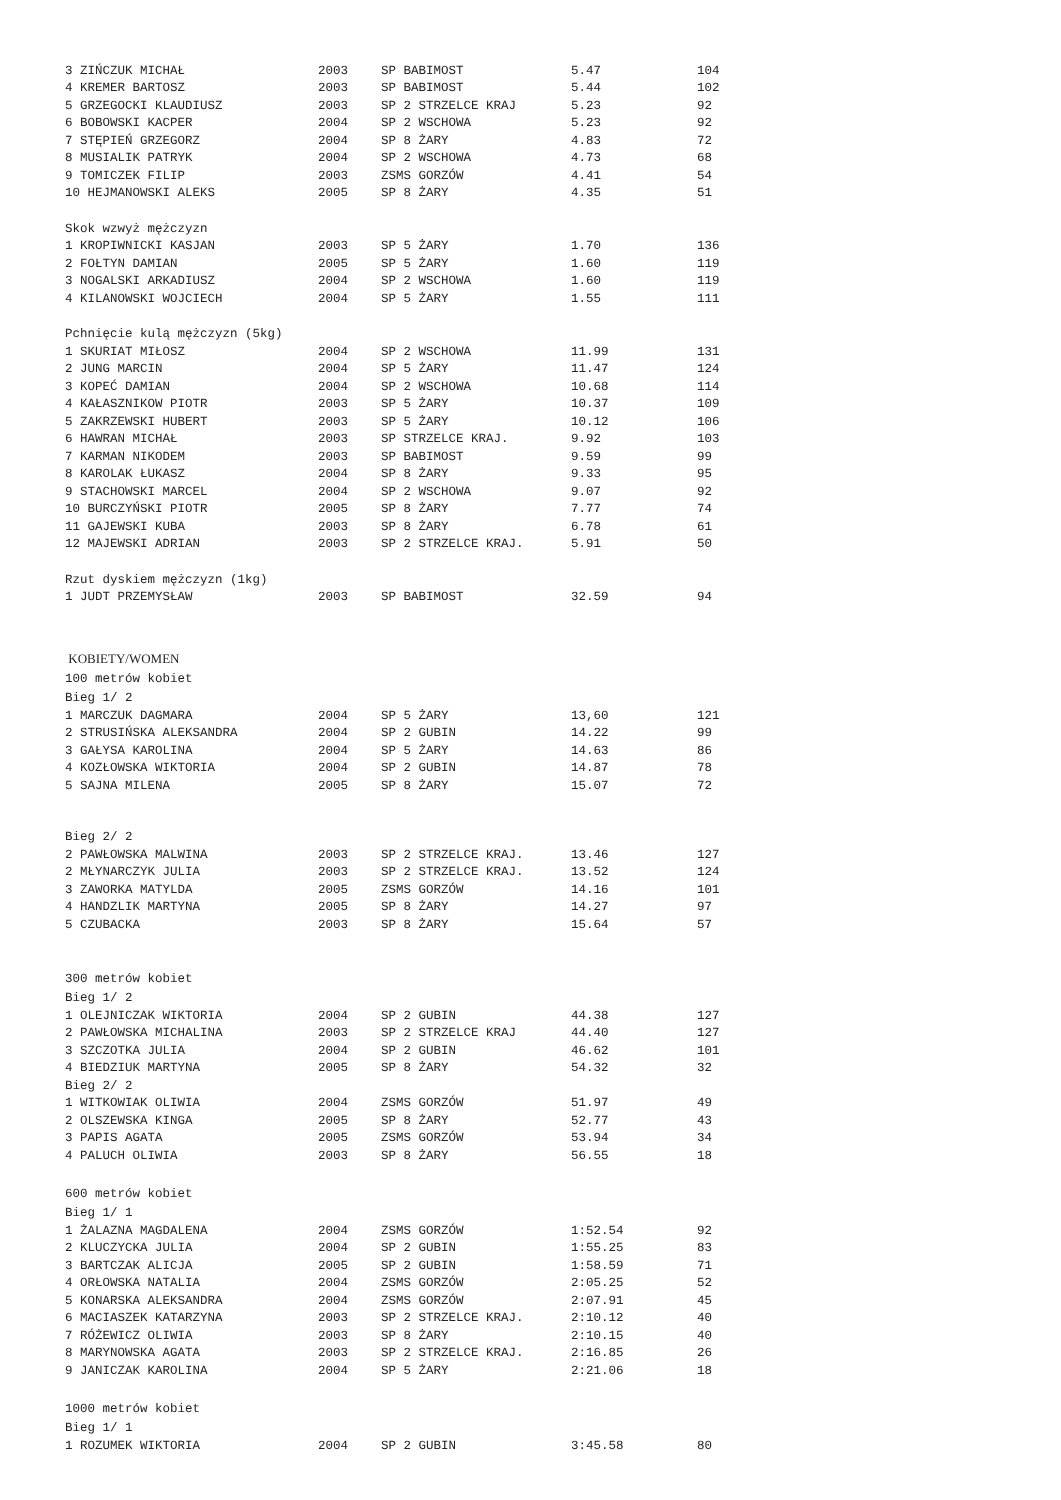| 3 ZIŃCZUK MICHAŁ | 2003 | SP BABIMOST | 5.47 | 104 |
| 4 KREMER BARTOSZ | 2003 | SP BABIMOST | 5.44 | 102 |
| 5 GRZEGOCKI KLAUDIUSZ | 2003 | SP 2 STRZELCE KRAJ | 5.23 | 92 |
| 6 BOBOWSKI KACPER | 2004 | SP 2 WSCHOWA | 5.23 | 92 |
| 7 STĘPIEŃ GRZEGORZ | 2004 | SP 8 ŻARY | 4.83 | 72 |
| 8 MUSIALIK PATRYK | 2004 | SP 2 WSCHOWA | 4.73 | 68 |
| 9 TOMICZEK FILIP | 2003 | ZSMS GORZÓW | 4.41 | 54 |
| 10 HEJMANOWSKI ALEKS | 2005 | SP 8 ŻARY | 4.35 | 51 |
| Skok wzwyż mężczyzn | | | | |
| 1 KROPIWNICKI KASJAN | 2003 | SP 5 ŻARY | 1.70 | 136 |
| 2 FOŁTYN DAMIAN | 2005 | SP 5 ŻARY | 1.60 | 119 |
| 3 NOGALSKI ARKADIUSZ | 2004 | SP 2 WSCHOWA | 1.60 | 119 |
| 4 KILANOWSKI WOJCIECH | 2004 | SP 5 ŻARY | 1.55 | 111 |
| Pchnięcie kulą mężczyzn (5kg) | | | | |
| 1 SKURIAT MIŁOSZ | 2004 | SP 2 WSCHOWA | 11.99 | 131 |
| 2 JUNG MARCIN | 2004 | SP 5 ŻARY | 11.47 | 124 |
| 3 KOPEĆ DAMIAN | 2004 | SP 2 WSCHOWA | 10.68 | 114 |
| 4 KAŁASZNIKOW PIOTR | 2003 | SP 5 ŻARY | 10.37 | 109 |
| 5 ZAKRZEWSKI HUBERT | 2003 | SP 5 ŻARY | 10.12 | 106 |
| 6 HAWRAN MICHAŁ | 2003 | SP STRZELCE KRAJ. | 9.92 | 103 |
| 7 KARMAN NIKODEM | 2003 | SP BABIMOST | 9.59 | 99 |
| 8 KAROLAK ŁUKASZ | 2004 | SP 8 ŻARY | 9.33 | 95 |
| 9 STACHOWSKI MARCEL | 2004 | SP 2 WSCHOWA | 9.07 | 92 |
| 10 BURCZYŃSKI PIOTR | 2005 | SP 8 ŻARY | 7.77 | 74 |
| 11 GAJEWSKI KUBA | 2003 | SP 8 ŻARY | 6.78 | 61 |
| 12 MAJEWSKI ADRIAN | 2003 | SP 2 STRZELCE KRAJ. | 5.91 | 50 |
| Rzut dyskiem mężczyzn (1kg) | | | | |
| 1 JUDT PRZEMYSŁAW | 2003 | SP BABIMOST | 32.59 | 94 |
| KOBIETY/WOMEN | | | | |
| 100 metrów kobiet | | | | |
| Bieg 1/ 2 | | | | |
| 1 MARCZUK DAGMARA | 2004 | SP 5 ŻARY | 13,60 | 121 |
| 2 STRUSIŃSKA ALEKSANDRA | 2004 | SP 2 GUBIN | 14.22 | 99 |
| 3 GAŁYSA KAROLINA | 2004 | SP 5 ŻARY | 14.63 | 86 |
| 4 KOZŁOWSKA WIKTORIA | 2004 | SP 2 GUBIN | 14.87 | 78 |
| 5 SAJNA MILENA | 2005 | SP 8 ŻARY | 15.07 | 72 |
| Bieg 2/ 2 | | | | |
| 2 PAWŁOWSKA MALWINA | 2003 | SP 2 STRZELCE KRAJ. | 13.46 | 127 |
| 2 MŁYNARCZYK JULIA | 2003 | SP 2 STRZELCE KRAJ. | 13.52 | 124 |
| 3 ZAWORKA MATYLDA | 2005 | ZSMS GORZÓW | 14.16 | 101 |
| 4 HANDZLIK MARTYNA | 2005 | SP 8 ŻARY | 14.27 | 97 |
| 5 CZUBACKA | 2003 | SP 8 ŻARY | 15.64 | 57 |
| 300 metrów kobiet | | | | |
| Bieg 1/ 2 | | | | |
| 1 OLEJNICZAK WIKTORIA | 2004 | SP 2 GUBIN | 44.38 | 127 |
| 2 PAWŁOWSKA MICHALINA | 2003 | SP 2 STRZELCE KRAJ | 44.40 | 127 |
| 3 SZCZOTKA JULIA | 2004 | SP 2 GUBIN | 46.62 | 101 |
| 4 BIEDZIUK MARTYNA | 2005 | SP 8 ŻARY | 54.32 | 32 |
| Bieg 2/ 2 | | | | |
| 1 WITKOWIAK OLIWIA | 2004 | ZSMS GORZÓW | 51.97 | 49 |
| 2 OLSZEWSKA KINGA | 2005 | SP 8 ŻARY | 52.77 | 43 |
| 3 PAPIS AGATA | 2005 | ZSMS GORZÓW | 53.94 | 34 |
| 4 PALUCH OLIWIA | 2003 | SP 8 ŻARY | 56.55 | 18 |
| 600 metrów kobiet | | | | |
| Bieg 1/ 1 | | | | |
| 1 ŻALAZNA MAGDALENA | 2004 | ZSMS GORZÓW | 1:52.54 | 92 |
| 2 KLUCZYCKA JULIA | 2004 | SP 2 GUBIN | 1:55.25 | 83 |
| 3 BARTCZAK ALICJA | 2005 | SP 2 GUBIN | 1:58.59 | 71 |
| 4 ORŁOWSKA NATALIA | 2004 | ZSMS GORZÓW | 2:05.25 | 52 |
| 5 KONARSKA ALEKSANDRA | 2004 | ZSMS GORZÓW | 2:07.91 | 45 |
| 6 MACIASZEK KATARZYNA | 2003 | SP 2 STRZELCE KRAJ. | 2:10.12 | 40 |
| 7 RÓŻEWICZ OLIWIA | 2003 | SP 8 ŻARY | 2:10.15 | 40 |
| 8 MARYNOWSKA AGATA | 2003 | SP 2 STRZELCE KRAJ. | 2:16.85 | 26 |
| 9 JANICZAK KAROLINA | 2004 | SP 5 ŻARY | 2:21.06 | 18 |
| 1000 metrów kobiet | | | | |
| Bieg 1/ 1 | | | | |
| 1 ROZUMEK WIKTORIA | 2004 | SP 2 GUBIN | 3:45.58 | 80 |